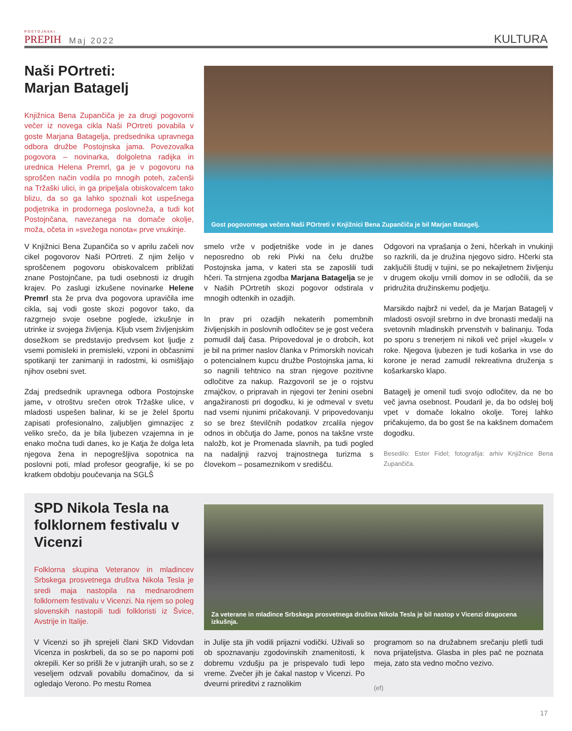POSTOJNSKI
PREPIH
Maj 2022
KULTURA
Naši POrtreti:
Marjan Batagelj
Knjižnica Bena Zupančiča je za drugi pogovorni večer iz novega cikla Naši POrtreti povabila v goste Marjana Batagelja, predsednika upravnega odbora družbe Postojnska jama. Povezovalka pogovora – novinarka, dolgoletna radijka in urednica Helena Premrl, ga je v pogovoru na sproščen način vodila po mnogih poteh, začenši na Tržaški ulici, in ga pripeljala obiskovalcem tako blizu, da so ga lahko spoznali kot uspešnega podjetnika in prodornega poslovneža, a tudi kot Postojnčana, navezanega na domače okolje, moža, očeta in »svežega nonota« prve vnukinje.
Gost pogovornega večera Naši POrtreti v Knjižnici Bena Zupančiča je bil Marjan Batagelj.
V Knjižnici Bena Zupančiča so v aprilu začeli nov cikel pogovorov Naši POrtreti. Z njim želijo v sproščenem pogovoru obiskovalcem približati znane Postojnčane, pa tudi osebnosti iz drugih krajev. Po zaslugi izkušene novinarke Helene Premrl sta že prva dva pogovora upravičila ime cikla, saj vodi goste skozi pogovor tako, da razgrnejo svoje osebne poglede, izkušnje in utrinke iz svojega življenja. Kljub vsem življenjskim dosežkom se predstavijo predvsem kot ljudje z vsemi pomisleki in premisleki, vzponi in občasnimi spotikanji ter zanimanji in radostmi, ki osmišljajo njihov osebni svet.
Zdaj predsednik upravnega odbora Postojnske jame, v otroštvu srečen otrok Tržaške ulice, v mladosti uspešen balinar, ki se je želel športu zapisati profesionalno, zaljubljen gimnazijec z veliko srečo, da je bila ljubezen vzajemna in je enako močna tudi danes, ko je Katja že dolga leta njegova žena in nepogrešljiva sopotnica na poslovni poti, mlad profesor geografije, ki se po kratkem obdobju poučevanja na SGLŠ
smelo vrže v podjetniške vode in je danes neposredno ob reki Pivki na čelu družbe Postojnska jama, v kateri sta se zaposlili tudi hčeri. Ta strnjena zgodba Marjana Batagelja se je v Naših POrtretih skozi pogovor odstirala v mnogih odtenkih in ozadjih.
In prav pri ozadjih nekaterih pomembnih življenjskih in poslovnih odločitev se je gost večera pomudil dalj časa. Pripovedoval je o drobcih, kot je bil na primer naslov članka v Primorskih novicah o potencialnem kupcu družbe Postojnska jama, ki so nagnili tehtnico na stran njegove pozitivne odločitve za nakup. Razgovoril se je o rojstvu zmajčkov, o pripravah in njegovi ter ženini osebni angažiranosti pri dogodku, ki je odmeval v svetu nad vsemi njunimi pričakovanji. V pripovedovanju so se brez številčnih podatkov zrcalila njegov odnos in občutja do Jame, ponos na takšne vrste naložb, kot je Promenada slavnih, pa tudi pogled na nadaljnji razvoj trajnostnega turizma s človekom – posameznikom v središču.
Odgovori na vprašanja o ženi, hčerkah in vnukinji so razkrili, da je družina njegovo sidro. Hčerki sta zaključili študij v tujini, se po nekajletnem življenju v drugem okolju vrnili domov in se odločili, da se pridružita družinskemu podjetju.
Marsikdo najbrž ni vedel, da je Marjan Batagelj v mladosti osvojil srebrno in dve bronasti medalji na svetovnih mladinskih prvenstvih v balinanju. Toda po sporu s trenerjem ni nikoli več prijel »kugel« v roke. Njegova ljubezen je tudi košarka in vse do korone je nerad zamudil rekreativna druženja s košarkarsko klapo.
Batagelj je omenil tudi svojo odločitev, da ne bo več javna osebnost. Poudaril je, da bo odslej bolj vpet v domače lokalno okolje. Torej lahko pričakujemo, da bo gost še na kakšnem domačem dogodku.
Besedilo: Ester Fidel; fotografija: arhiv Knjižnice Bena Zupančiča.
SPD Nikola Tesla na folklornem festivalu v Vicenzi
Folklorna skupina Veteranov in mladincev Srbskega prosvetnega društva Nikola Tesla je sredi maja nastopila na mednarodnem folklornem festivalu v Vicenzi. Na njem so poleg slovenskih nastopili tudi folkloristi iz Švice, Avstrije in Italije.
Za veterane in mladince Srbskega prosvetnega društva Nikola Tesla je bil nastop v Vicenzi dragocena izkušnja.
V Vicenzi so jih sprejeli člani SKD Vidovdan Vicenza in poskrbeli, da so se po naporni poti okrepili. Ker so prišli že v jutranjih urah, so se z veseljem odzvali povabilu domačinov, da si ogledajo Verono. Po mestu Romea
in Julije sta jih vodili prijazni vodički. Uživali so ob spoznavanju zgodovinskih znamenitosti, k dobremu vzdušju pa je prispevalo tudi lepo vreme. Zvečer jih je čakal nastop v Vicenzi. Po dveurni prireditvi z raznolikim
programom so na družabnem srečanju pletli tudi nova prijateljstva. Glasba in ples pač ne poznata meja, zato sta vedno močno vezivo.
(ef)
17